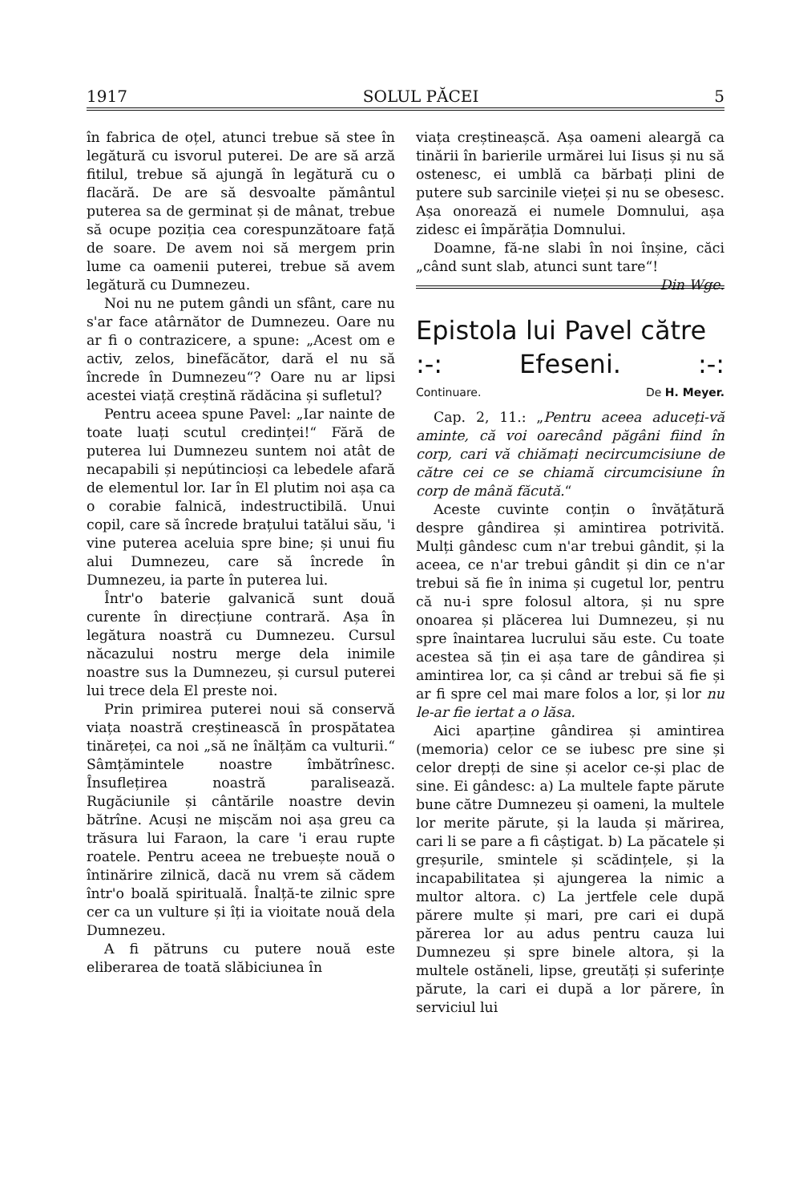1917 SOLUL PĂCEI 5
în fabrica de oțel, atunci trebue să stee în legătură cu isvorul puterei. De are să arză fitilul, trebue să ajungă în legătură cu o flacără. De are să desvoalte pământul puterea sa de germinat și de mânat, trebue să ocupe poziția cea corespunzătoare față de soare. De avem noi să mergem prin lume ca oamenii puterei, trebue să avem legătură cu Dumnezeu.
Noi nu ne putem gândi un sfânt, care nu s'ar face atârnător de Dumnezeu. Oare nu ar fi o contrazicere, a spune: „Acest om e activ, zelos, binefăcător, dară el nu să încrede în Dumnezeu“? Oare nu ar lipsi acestei viață creștină rădăcina și sufletul?
Pentru aceea spune Pavel: „Iar nainte de toate luați scutul credinței!“ Fără de puterea lui Dumnezeu suntem noi atât de necapabili și nepútincioși ca lebedele afară de elementul lor. Iar în El plutim noi așa ca o corabie falnică, indestructibilă. Unui copil, care să încrede brațului tatălui său, 'i vine puterea aceluia spre bine; și unui fiu alui Dumnezeu, care să încrede în Dumnezeu, ia parte în puterea lui.
Într'o baterie galvanică sunt două curente în direcțiune contrară. Așa în legătura noastră cu Dumnezeu. Cursul năcazului nostru merge dela inimile noastre sus la Dumnezeu, și cursul puterei lui trece dela El preste noi.
Prin primirea puterei noui să conservă viața noastră creștinească în prospătatea tinăreței, ca noi „să ne înălțăm ca vulturii.“ Sâmțămintele noastre îmbătrînesc. Însuflețirea noastră paralisează. Rugăciunile și cântările noastre devin bătrîne. Acuși ne mișcăm noi așa greu ca trăsura lui Faraon, la care 'i erau rupte roatele. Pentru aceea ne trebuește nouă o întinărire zilnică, dacă nu vrem să cădem într'o boală spirituală. Înalță-te zilnic spre cer ca un vulture și îți ia vioitate nouă dela Dumnezeu.
A fi pătruns cu putere nouă este eliberarea de toată slăbiciunea în
viața creștineașcă. Așa oameni aleargă ca tinării în barierile urmărei lui Iisus și nu să ostenesc, ei umblă ca bărbați plini de putere sub sarcinile vieței și nu se obesesc. Așa onorează ei numele Domnului, așa zidesc ei împărăția Domnului.
Doamne, fă-ne slabi în noi înșine, căci „când sunt slab, atunci sunt tare“! Din Wge.
Epistola lui Pavel către
:-: Efeseni.:-:
Continuare. De H. Meyer.
Cap. 2, 11.: „Pentru aceea aduceți-vă aminte, că voi oarecând păgâni fiind în corp, cari vă chiămați necircumcisiune de către cei ce se chiamă circumcisiune în corp de mână făcută.“
Aceste cuvinte conțin o învățătură despre gândirea și amintirea potrivită. Mulți gândesc cum n'ar trebui gândit, și la aceea, ce n'ar trebui gândit și din ce n'ar trebui să fie în inima și cugetul lor, pentru că nu-i spre folosul altora, și nu spre onoarea și plăcerea lui Dumnezeu, și nu spre înaintarea lucrului său este. Cu toate acestea să țin ei așa tare de gândirea și amintirea lor, ca și când ar trebui să fie și ar fi spre cel mai mare folos a lor, și lor nu le-ar fie iertat a o lăsa.
Aici aparține gândirea și amintirea (memoria) celor ce se iubesc pre sine și celor drepți de sine și acelor ce-și plac de sine. Ei gândesc: a) La multele fapte părute bune către Dumnezeu și oameni, la multele lor merite părute, și la lauda și mărirea, cari li se pare a fi câștigat. b) La păcatele și greșurile, smintele și scădințele, și la incapabilitatea și ajungerea la nimic a multor altora. c) La jertfele cele după părere multe și mari, pre cari ei după părerea lor au adus pentru cauza lui Dumnezeu și spre binele altora, și la multele ostăneli, lipse, greutăți și suferințe părute, la cari ei după a lor părere, în serviciul lui